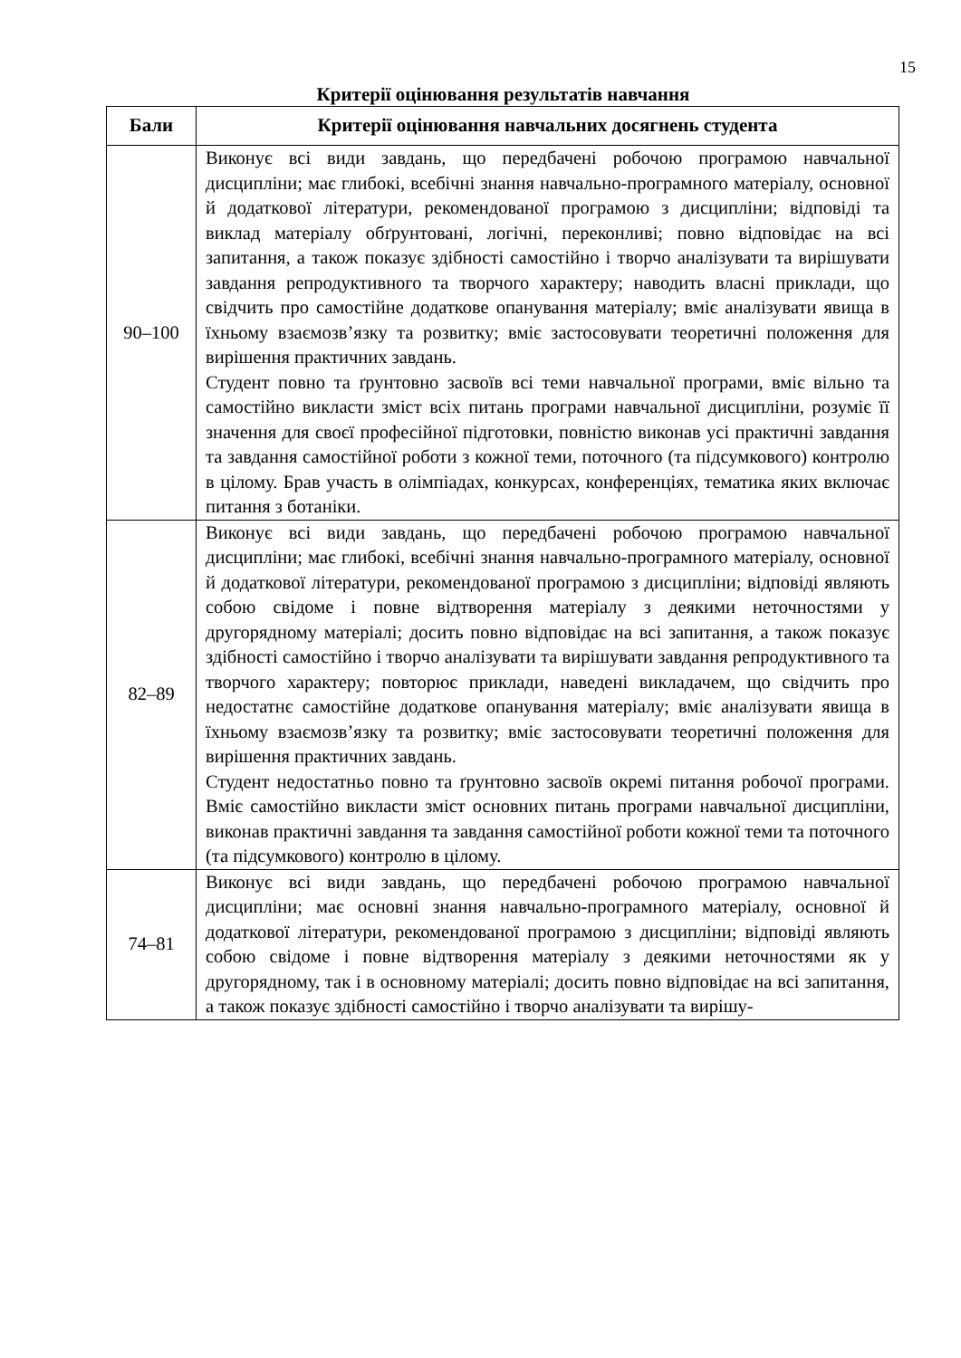15
Критерії оцінювання результатів навчання
| Бали | Критерії оцінювання навчальних досягнень студента |
| --- | --- |
| 90–100 | Виконує всі види завдань, що передбачені робочою програмою навчальної дисципліни; має глибокі, всебічні знання навчально-програмного матеріалу, основної й додаткової літератури, рекомендованої програмою з дисципліни; відповіді та виклад матеріалу обґрунтовані, логічні, переконливі; повно відповідає на всі запитання, а також показує здібності самостійно і творчо аналізувати та вирішувати завдання репродуктивного та творчого характеру; наводить власні приклади, що свідчить про самостійне додаткове опанування матеріалу; вміє аналізувати явища в їхньому взаємозв’язку та розвитку; вміє застосовувати теоретичні положення для вирішення практичних завдань. Студент повно та ґрунтовно засвоїв всі теми навчальної програми, вміє вільно та самостійно викласти зміст всіх питань програми навчальної дисципліни, розуміє її значення для своєї професійної підготовки, повністю виконав усі практичні завдання та завдання самостійної роботи з кожної теми, поточного (та підсумкового) контролю в цілому. Брав участь в олімпіадах, конкурсах, конференціях, тематика яких включає питання з ботаніки. |
| 82–89 | Виконує всі види завдань, що передбачені робочою програмою навчальної дисципліни; має глибокі, всебічні знання навчально-програмного матеріалу, основної й додаткової літератури, рекомендованої програмою з дисципліни; відповіді являють собою свідоме і повне відтворення матеріалу з деякими неточностями у другорядному матеріалі; досить повно відповідає на всі запитання, а також показує здібності самостійно і творчо аналізувати та вирішувати завдання репродуктивного та творчого характеру; повторює приклади, наведені викладачем, що свідчить про недостатнє самостійне додаткове опанування матеріалу; вміє аналізувати явища в їхньому взаємозв’язку та розвитку; вміє застосовувати теоретичні положення для вирішення практичних завдань. Студент недостатньо повно та ґрунтовно засвоїв окремі питання робочої програми. Вміє самостійно викласти зміст основних питань програми навчальної дисципліни, виконав практичні завдання та завдання самостійної роботи кожної теми та поточного (та підсумкового) контролю в цілому. |
| 74–81 | Виконує всі види завдань, що передбачені робочою програмою навчальної дисципліни; має основні знання навчально-програмного матеріалу, основної й додаткової літератури, рекомендованої програмою з дисципліни; відповіді являють собою свідоме і повне відтворення матеріалу з деякими неточностями як у другорядному, так і в основному матеріалі; досить повно відповідає на всі запитання, а також показує здібності самостійно і творчо аналізувати та вирішу- |